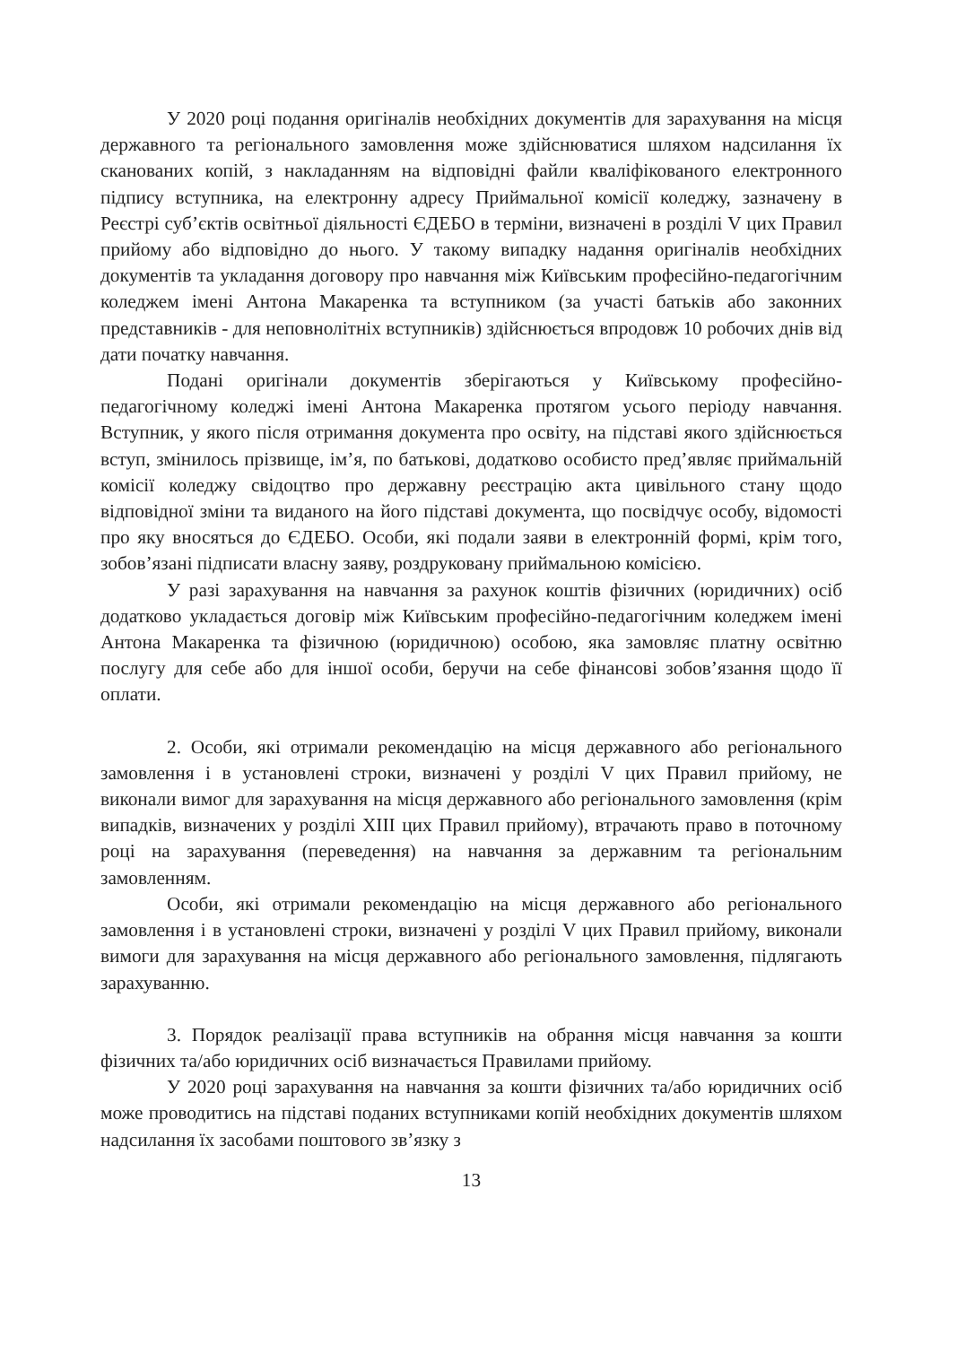У 2020 році подання оригіналів необхідних документів для зарахування на місця державного та регіонального замовлення може здійснюватися шляхом надсилання їх сканованих копій, з накладанням на відповідні файли кваліфікованого електронного підпису вступника, на електронну адресу Приймальної комісії коледжу, зазначену в Реєстрі суб’єктів освітньої діяльності ЄДЕБО в терміни, визначені в розділі V цих Правил прийому або відповідно до нього. У такому випадку надання оригіналів необхідних документів та укладання договору про навчання між Київським професійно-педагогічним коледжем імені Антона Макаренка та вступником (за участі батьків або законних представників - для неповнолітніх вступників) здійснюється впродовж 10 робочих днів від дати початку навчання.
Подані оригінали документів зберігаються у Київському професійно-педагогічному коледжі імені Антона Макаренка протягом усього періоду навчання. Вступник, у якого після отримання документа про освіту, на підставі якого здійснюється вступ, змінилось прізвище, ім’я, по батькові, додатково особисто пред’являє приймальній комісії коледжу свідоцтво про державну реєстрацію акта цивільного стану щодо відповідної зміни та виданого на його підставі документа, що посвідчує особу, відомості про яку вносяться до ЄДЕБО. Особи, які подали заяви в електронній формі, крім того, зобов’язані підписати власну заяву, роздруковану приймальною комісією.
У разі зарахування на навчання за рахунок коштів фізичних (юридичних) осіб додатково укладається договір між Київським професійно-педагогічним коледжем імені Антона Макаренка та фізичною (юридичною) особою, яка замовляє платну освітню послугу для себе або для іншої особи, беручи на себе фінансові зобов’язання щодо її оплати.
2. Особи, які отримали рекомендацію на місця державного або регіонального замовлення і в установлені строки, визначені у розділі V цих Правил прийому, не виконали вимог для зарахування на місця державного або регіонального замовлення (крім випадків, визначених у розділі XIII цих Правил прийому), втрачають право в поточному році на зарахування (переведення) на навчання за державним та регіональним замовленням.
Особи, які отримали рекомендацію на місця державного або регіонального замовлення і в установлені строки, визначені у розділі V цих Правил прийому, виконали вимоги для зарахування на місця державного або регіонального замовлення, підлягають зарахуванню.
3. Порядок реалізації права вступників на обрання місця навчання за кошти фізичних та/або юридичних осіб визначається Правилами прийому.
У 2020 році зарахування на навчання за кошти фізичних та/або юридичних осіб може проводитись на підставі поданих вступниками копій необхідних документів шляхом надсилання їх засобами поштового зв’язку з
13